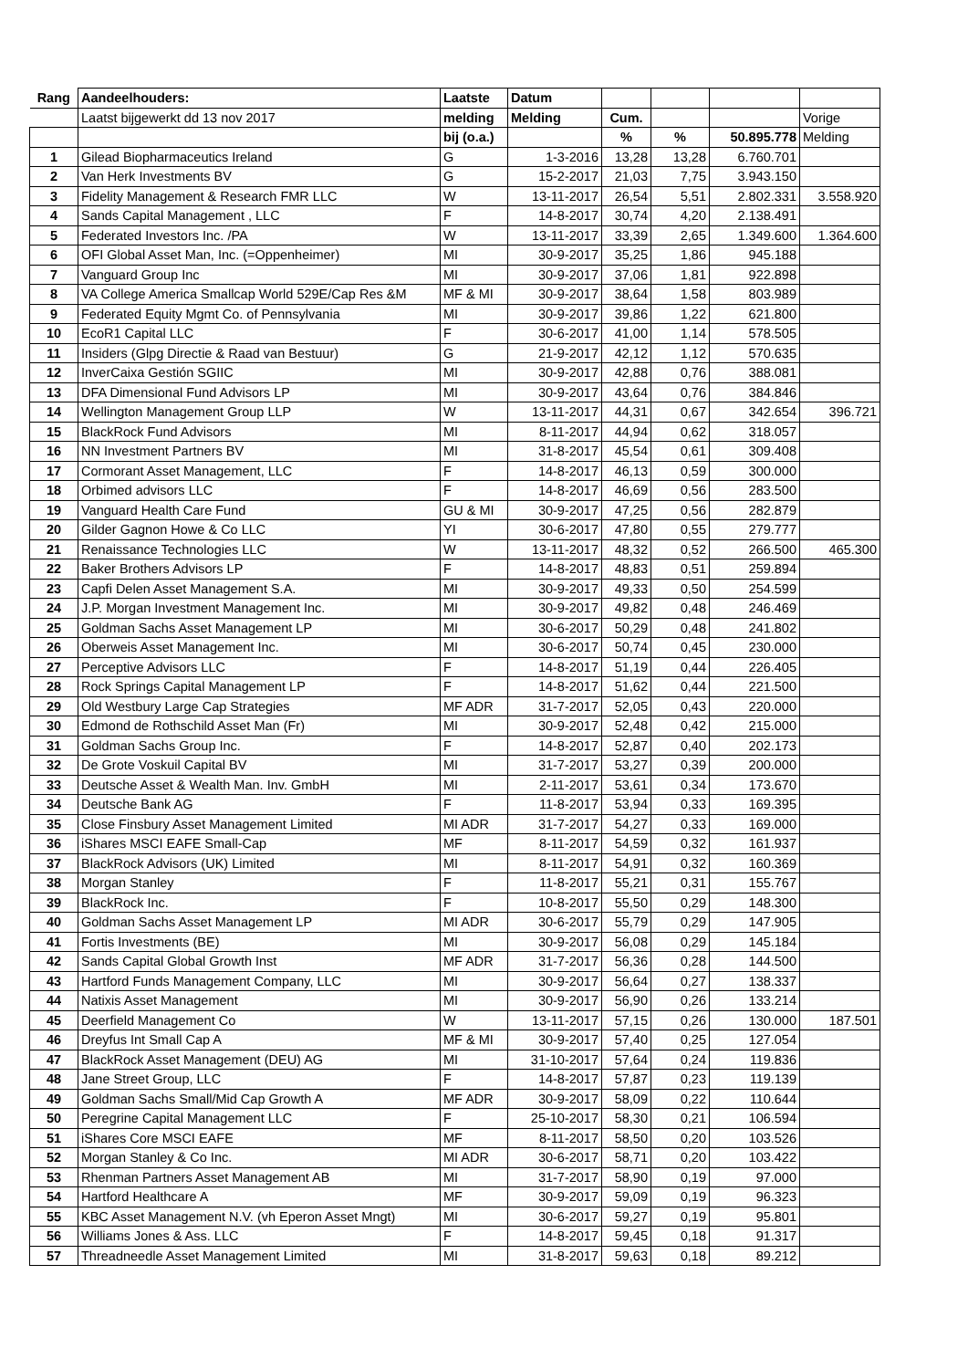| Rang | Aandeelhouders: | Laatste | Datum | | | | |
| --- | --- | --- | --- | --- | --- | --- | --- |
| | Laatst bijgewerkt dd 13 nov 2017 | melding | Melding | Cum. | | | Vorige |
| | | bij (o.a.) | | % | % | 50.895.778 | Melding |
| 1 | Gilead Biopharmaceutics Ireland | G | 1-3-2016 | 13,28 | 13,28 | 6.760.701 | |
| 2 | Van Herk Investments BV | G | 15-2-2017 | 21,03 | 7,75 | 3.943.150 | |
| 3 | Fidelity Management & Research FMR LLC | W | 13-11-2017 | 26,54 | 5,51 | 2.802.331 | 3.558.920 |
| 4 | Sands Capital Management , LLC | F | 14-8-2017 | 30,74 | 4,20 | 2.138.491 | |
| 5 | Federated Investors Inc. /PA | W | 13-11-2017 | 33,39 | 2,65 | 1.349.600 | 1.364.600 |
| 6 | OFI Global Asset Man, Inc. (=Oppenheimer) | MI | 30-9-2017 | 35,25 | 1,86 | 945.188 | |
| 7 | Vanguard Group Inc | MI | 30-9-2017 | 37,06 | 1,81 | 922.898 | |
| 8 | VA College America Smallcap World 529E/Cap Res &M | MF & MI | 30-9-2017 | 38,64 | 1,58 | 803.989 | |
| 9 | Federated Equity Mgmt Co. of Pennsylvania | MI | 30-9-2017 | 39,86 | 1,22 | 621.800 | |
| 10 | EcoR1 Capital LLC | F | 30-6-2017 | 41,00 | 1,14 | 578.505 | |
| 11 | Insiders (Glpg Directie & Raad van Bestuur) | G | 21-9-2017 | 42,12 | 1,12 | 570.635 | |
| 12 | InverCaixa Gestión SGIIC | MI | 30-9-2017 | 42,88 | 0,76 | 388.081 | |
| 13 | DFA Dimensional Fund Advisors LP | MI | 30-9-2017 | 43,64 | 0,76 | 384.846 | |
| 14 | Wellington Management Group LLP | W | 13-11-2017 | 44,31 | 0,67 | 342.654 | 396.721 |
| 15 | BlackRock Fund Advisors | MI | 8-11-2017 | 44,94 | 0,62 | 318.057 | |
| 16 | NN Investment Partners BV | MI | 31-8-2017 | 45,54 | 0,61 | 309.408 | |
| 17 | Cormorant Asset Management, LLC | F | 14-8-2017 | 46,13 | 0,59 | 300.000 | |
| 18 | Orbimed advisors LLC | F | 14-8-2017 | 46,69 | 0,56 | 283.500 | |
| 19 | Vanguard Health Care Fund | GU & MI | 30-9-2017 | 47,25 | 0,56 | 282.879 | |
| 20 | Gilder Gagnon Howe & Co LLC | YI | 30-6-2017 | 47,80 | 0,55 | 279.777 | |
| 21 | Renaissance Technologies LLC | W | 13-11-2017 | 48,32 | 0,52 | 266.500 | 465.300 |
| 22 | Baker Brothers Advisors LP | F | 14-8-2017 | 48,83 | 0,51 | 259.894 | |
| 23 | Capfi Delen Asset Management S.A. | MI | 30-9-2017 | 49,33 | 0,50 | 254.599 | |
| 24 | J.P. Morgan Investment Management Inc. | MI | 30-9-2017 | 49,82 | 0,48 | 246.469 | |
| 25 | Goldman Sachs Asset Management LP | MI | 30-6-2017 | 50,29 | 0,48 | 241.802 | |
| 26 | Oberweis Asset Management Inc. | MI | 30-6-2017 | 50,74 | 0,45 | 230.000 | |
| 27 | Perceptive Advisors LLC | F | 14-8-2017 | 51,19 | 0,44 | 226.405 | |
| 28 | Rock Springs Capital Management LP | F | 14-8-2017 | 51,62 | 0,44 | 221.500 | |
| 29 | Old Westbury Large Cap Strategies | MF ADR | 31-7-2017 | 52,05 | 0,43 | 220.000 | |
| 30 | Edmond de Rothschild Asset Man (Fr) | MI | 30-9-2017 | 52,48 | 0,42 | 215.000 | |
| 31 | Goldman Sachs Group Inc. | F | 14-8-2017 | 52,87 | 0,40 | 202.173 | |
| 32 | De Grote Voskuil Capital BV | MI | 31-7-2017 | 53,27 | 0,39 | 200.000 | |
| 33 | Deutsche Asset & Wealth Man. Inv. GmbH | MI | 2-11-2017 | 53,61 | 0,34 | 173.670 | |
| 34 | Deutsche Bank AG | F | 11-8-2017 | 53,94 | 0,33 | 169.395 | |
| 35 | Close Finsbury Asset Management Limited | MI ADR | 31-7-2017 | 54,27 | 0,33 | 169.000 | |
| 36 | iShares MSCI EAFE Small-Cap | MF | 8-11-2017 | 54,59 | 0,32 | 161.937 | |
| 37 | BlackRock Advisors (UK) Limited | MI | 8-11-2017 | 54,91 | 0,32 | 160.369 | |
| 38 | Morgan Stanley | F | 11-8-2017 | 55,21 | 0,31 | 155.767 | |
| 39 | BlackRock Inc. | F | 10-8-2017 | 55,50 | 0,29 | 148.300 | |
| 40 | Goldman Sachs Asset Management LP | MI ADR | 30-6-2017 | 55,79 | 0,29 | 147.905 | |
| 41 | Fortis Investments (BE) | MI | 30-9-2017 | 56,08 | 0,29 | 145.184 | |
| 42 | Sands Capital Global Growth Inst | MF ADR | 31-7-2017 | 56,36 | 0,28 | 144.500 | |
| 43 | Hartford Funds Management Company, LLC | MI | 30-9-2017 | 56,64 | 0,27 | 138.337 | |
| 44 | Natixis Asset Management | MI | 30-9-2017 | 56,90 | 0,26 | 133.214 | |
| 45 | Deerfield Management Co | W | 13-11-2017 | 57,15 | 0,26 | 130.000 | 187.501 |
| 46 | Dreyfus Int Small Cap A | MF & MI | 30-9-2017 | 57,40 | 0,25 | 127.054 | |
| 47 | BlackRock Asset Management (DEU) AG | MI | 31-10-2017 | 57,64 | 0,24 | 119.836 | |
| 48 | Jane Street Group, LLC | F | 14-8-2017 | 57,87 | 0,23 | 119.139 | |
| 49 | Goldman Sachs Small/Mid Cap Growth A | MF ADR | 30-9-2017 | 58,09 | 0,22 | 110.644 | |
| 50 | Peregrine Capital Management LLC | F | 25-10-2017 | 58,30 | 0,21 | 106.594 | |
| 51 | iShares Core MSCI EAFE | MF | 8-11-2017 | 58,50 | 0,20 | 103.526 | |
| 52 | Morgan Stanley & Co Inc. | MI ADR | 30-6-2017 | 58,71 | 0,20 | 103.422 | |
| 53 | Rhenman Partners Asset Management AB | MI | 31-7-2017 | 58,90 | 0,19 | 97.000 | |
| 54 | Hartford Healthcare A | MF | 30-9-2017 | 59,09 | 0,19 | 96.323 | |
| 55 | KBC Asset Management N.V. (vh Eperon Asset Mngt) | MI | 30-6-2017 | 59,27 | 0,19 | 95.801 | |
| 56 | Williams Jones & Ass. LLC | F | 14-8-2017 | 59,45 | 0,18 | 91.317 | |
| 57 | Threadneedle Asset Management Limited | MI | 31-8-2017 | 59,63 | 0,18 | 89.212 | |